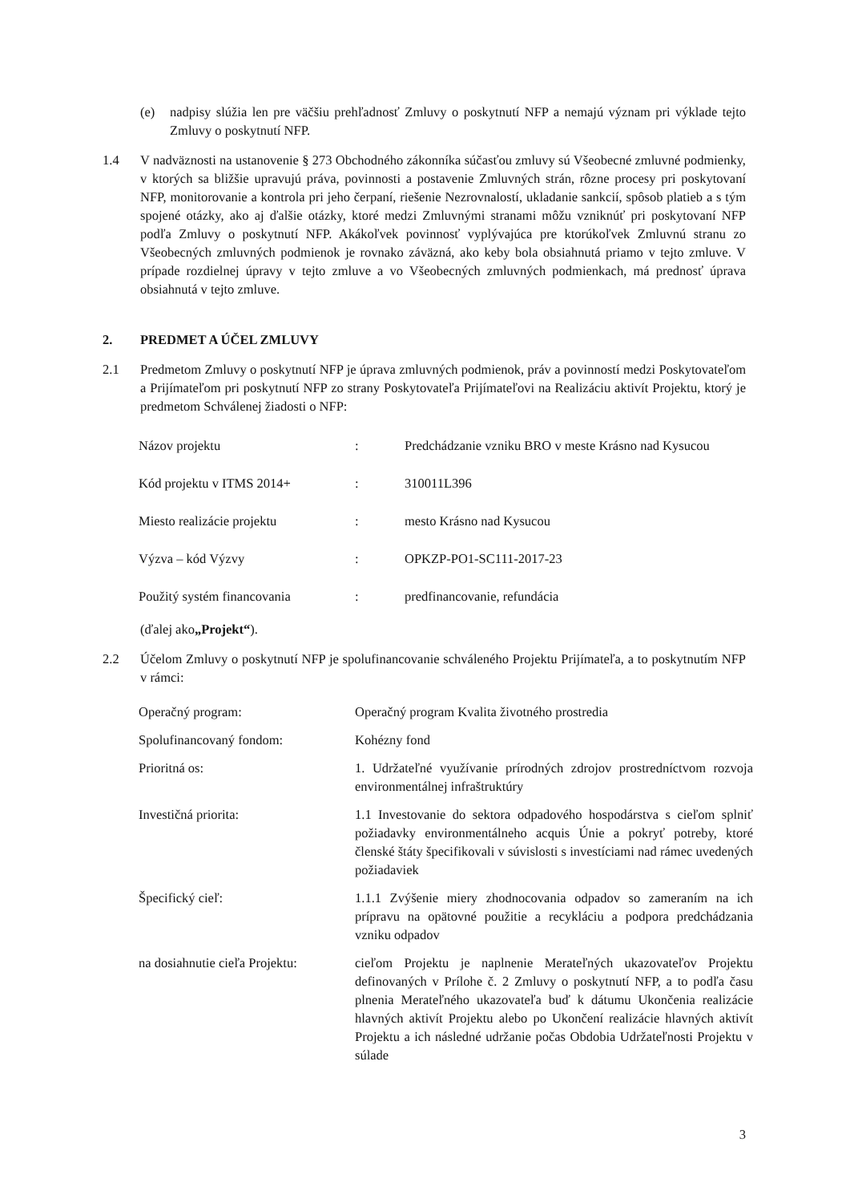(e) nadpisy slúžia len pre väčšiu prehľadnosť Zmluvy o poskytnutí NFP a nemajú význam pri výklade tejto Zmluvy o poskytnutí NFP.
1.4 V nadväznosti na ustanovenie § 273 Obchodného zákonníka súčasťou zmluvy sú Všeobecné zmluvné podmienky, v ktorých sa bližšie upravujú práva, povinnosti a postavenie Zmluvných strán, rôzne procesy pri poskytovaní NFP, monitorovanie a kontrola pri jeho čerpaní, riešenie Nezrovnalostí, ukladanie sankcií, spôsob platieb a s tým spojené otázky, ako aj ďalšie otázky, ktoré medzi Zmluvnými stranami môžu vzniknúť pri poskytovaní NFP podľa Zmluvy o poskytnutí NFP. Akákoľvek povinnosť vyplývajúca pre ktorúkoľvek Zmluvnú stranu zo Všeobecných zmluvných podmienok je rovnako záväzná, ako keby bola obsiahnutá priamo v tejto zmluve. V prípade rozdielnej úpravy v tejto zmluve a vo Všeobecných zmluvných podmienkach, má prednosť úprava obsiahnutá v tejto zmluve.
2. PREDMET A ÚČEL ZMLUVY
2.1 Predmetom Zmluvy o poskytnutí NFP je úprava zmluvných podmienok, práv a povinností medzi Poskytovateľom a Prijímateľom pri poskytnutí NFP zo strany Poskytovateľa Prijímateľovi na Realizáciu aktivít Projektu, ktorý je predmetom Schválenej žiadosti o NFP:
| Názov projektu | : | Predchádzanie vzniku BRO v meste Krásno nad Kysucou |
| Kód projektu v ITMS 2014+ | : | 310011L396 |
| Miesto realizácie projektu | : | mesto Krásno nad Kysucou |
| Výzva – kód Výzvy | : | OPKZP-PO1-SC111-2017-23 |
| Použitý systém financovania | : | predfinancovanie, refundácia |
(ďalej ako „Projekt“).
2.2 Účelom Zmluvy o poskytnutí NFP je spolufinancovanie schváleného Projektu Prijímateľa, a to poskytnutím NFP v rámci:
| Operačný program: | Operačný program Kvalita životného prostredia |
| Spolufinancovaný fondom: | Kohézny fond |
| Prioritná os: | 1. Udržateľné využívanie prírodných zdrojov prostredníctvom rozvoja environmentálnej infraštruktúry |
| Investičná priorita: | 1.1 Investovanie do sektora odpadového hospodárstva s cieľom splniť požiadavky environmentálneho acquis Únie a pokryť potreby, ktoré členské štáty špecifikovali v súvislosti s investíciami nad rámec uvedených požiadaviek |
| Špecifický cieľ: | 1.1.1 Zvýšenie miery zhodnocovania odpadov so zameraním na ich prípravu na opätovné použitie a recykláciu a podpora predchádzania vzniku odpadov |
| na dosiahnutie cieľa Projektu: | cieľom Projektu je naplnenie Merateľných ukazovateľov Projektu definovaných v Prílohe č. 2 Zmluvy o poskytnutí NFP, a to podľa času plnenia Merateľného ukazovateľa buď k dátumu Ukončenia realizácie hlavných aktivít Projektu alebo po Ukončení realizácie hlavných aktivít Projektu a ich následné udržanie počas Obdobia Udržateľnosti Projektu v súlade |
3